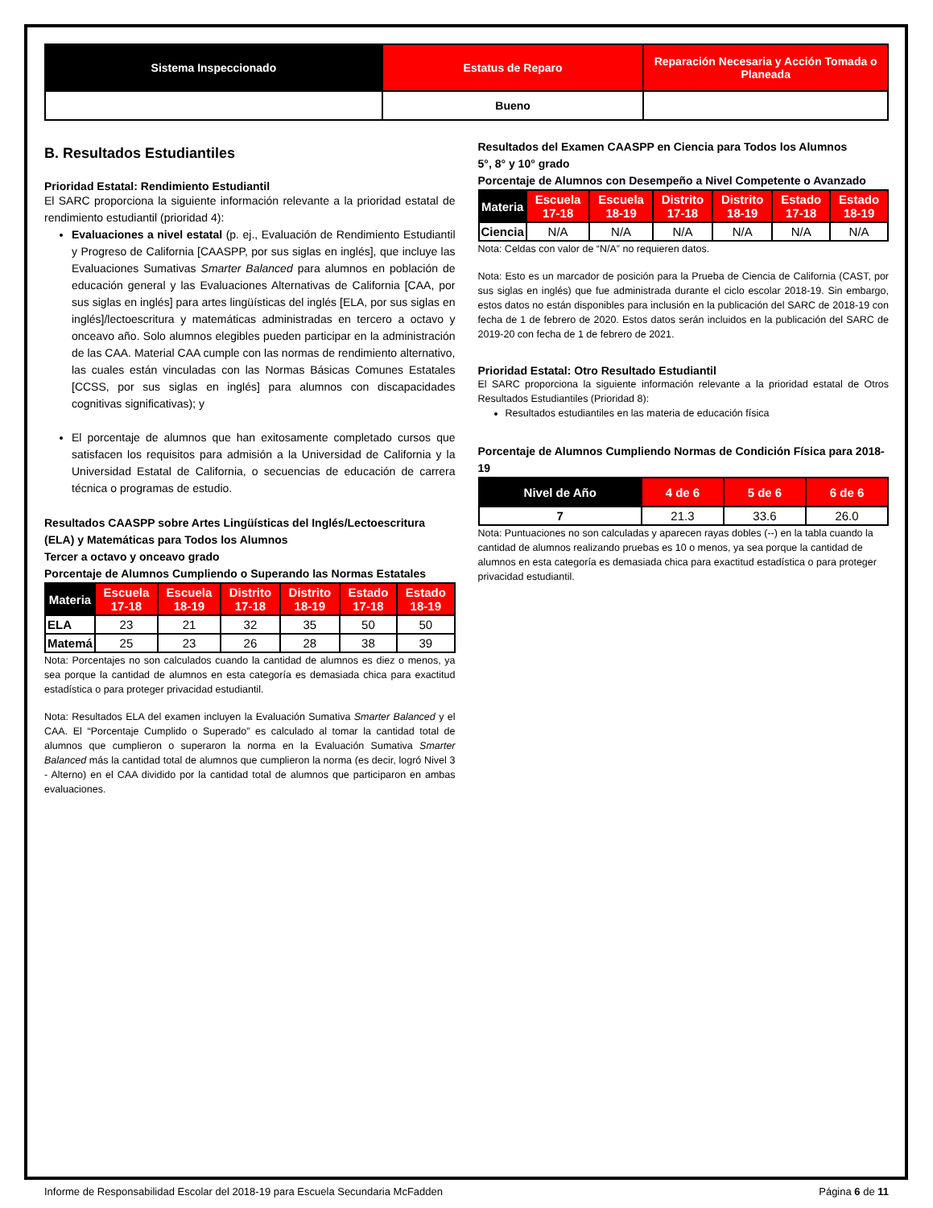| Sistema Inspeccionado | Estatus de Reparo | Reparación Necesaria y Acción Tomada o Planeada |
| --- | --- | --- |
| | Bueno | |
B. Resultados Estudiantiles
Prioridad Estatal: Rendimiento Estudiantil
El SARC proporciona la siguiente información relevante a la prioridad estatal de rendimiento estudiantil (prioridad 4):
Evaluaciones a nivel estatal (p. ej., Evaluación de Rendimiento Estudiantil y Progreso de California [CAASPP, por sus siglas en inglés], que incluye las Evaluaciones Sumativas Smarter Balanced para alumnos en población de educación general y las Evaluaciones Alternativas de California [CAA, por sus siglas en inglés] para artes lingüísticas del inglés [ELA, por sus siglas en inglés]/lectoescritura y matemáticas administradas en tercero a octavo y onceavo año. Solo alumnos elegibles pueden participar en la administración de las CAA. Material CAA cumple con las normas de rendimiento alternativo, las cuales están vinculadas con las Normas Básicas Comunes Estatales [CCSS, por sus siglas en inglés] para alumnos con discapacidades cognitivas significativas); y
El porcentaje de alumnos que han exitosamente completado cursos que satisfacen los requisitos para admisión a la Universidad de California y la Universidad Estatal de California, o secuencias de educación de carrera técnica o programas de estudio.
Resultados CAASPP sobre Artes Lingüísticas del Inglés/Lectoescritura (ELA) y Matemáticas para Todos los Alumnos
Tercer a octavo y onceavo grado
Porcentaje de Alumnos Cumpliendo o Superando las Normas Estatales
| Materia | Escuela 17-18 | Escuela 18-19 | Distrito 17-18 | Distrito 18-19 | Estado 17-18 | Estado 18-19 |
| --- | --- | --- | --- | --- | --- | --- |
| ELA | 23 | 21 | 32 | 35 | 50 | 50 |
| Matemá | 25 | 23 | 26 | 28 | 38 | 39 |
Nota: Porcentajes no son calculados cuando la cantidad de alumnos es diez o menos, ya sea porque la cantidad de alumnos en esta categoría es demasiada chica para exactitud estadística o para proteger privacidad estudiantil.
Nota: Resultados ELA del examen incluyen la Evaluación Sumativa Smarter Balanced y el CAA. El “Porcentaje Cumplido o Superado” es calculado al tomar la cantidad total de alumnos que cumplieron o superaron la norma en la Evaluación Sumativa Smarter Balanced más la cantidad total de alumnos que cumplieron la norma (es decir, logró Nivel 3 - Alterno) en el CAA dividido por la cantidad total de alumnos que participaron en ambas evaluaciones.
Resultados del Examen CAASPP en Ciencia para Todos los Alumnos
5°, 8° y 10° grado
Porcentaje de Alumnos con Desempeño a Nivel Competente o Avanzado
| Materia | Escuela 17-18 | Escuela 18-19 | Distrito 17-18 | Distrito 18-19 | Estado 17-18 | Estado 18-19 |
| --- | --- | --- | --- | --- | --- | --- |
| Ciencia | N/A | N/A | N/A | N/A | N/A | N/A |
Nota: Celdas con valor de “N/A” no requieren datos.
Nota: Esto es un marcador de posición para la Prueba de Ciencia de California (CAST, por sus siglas en inglés) que fue administrada durante el ciclo escolar 2018-19. Sin embargo, estos datos no están disponibles para inclusión en la publicación del SARC de 2018-19 con fecha de 1 de febrero de 2020. Estos datos serán incluidos en la publicación del SARC de 2019-20 con fecha de 1 de febrero de 2021.
Prioridad Estatal: Otro Resultado Estudiantil
El SARC proporciona la siguiente información relevante a la prioridad estatal de Otros Resultados Estudiantiles (Prioridad 8):
Resultados estudiantiles en las materia de educación física
Porcentaje de Alumnos Cumpliendo Normas de Condición Física para 2018-19
| Nivel de Año | 4 de 6 | 5 de 6 | 6 de 6 |
| --- | --- | --- | --- |
| 7 | 21.3 | 33.6 | 26.0 |
Nota: Puntuaciones no son calculadas y aparecen rayas dobles (--) en la tabla cuando la cantidad de alumnos realizando pruebas es 10 o menos, ya sea porque la cantidad de alumnos en esta categoría es demasiada chica para exactitud estadística o para proteger privacidad estudiantil.
Informe de Responsabilidad Escolar del 2018-19 para Escuela Secundaria McFadden Página 6 de 11